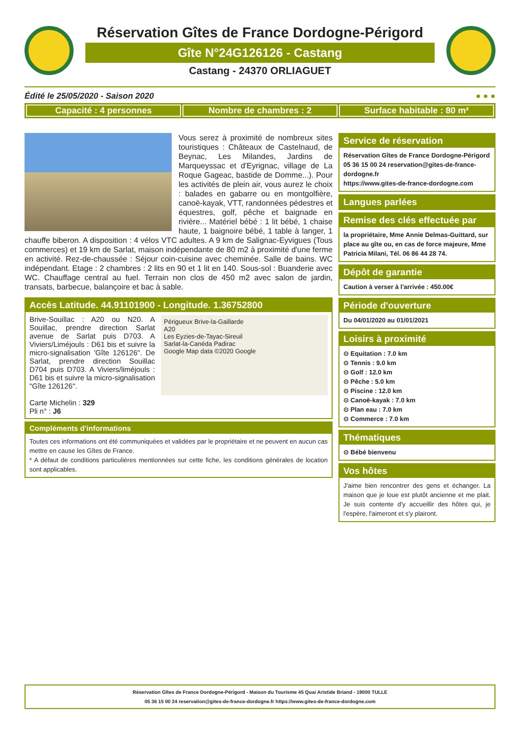Réservation Gîtes de France Dordogne-Périgord
Gîte N°24G126126 - Castang
Castang - 24370 ORLIAGUET
Édité le 25/05/2020 - Saison 2020 ● ● ●
Capacité : 4 personnes Nombre de chambres : 2 Surface habitable : 80 m²
Vous serez à proximité de nombreux sites touristiques : Châteaux de Castelnaud, de Beynac, Les Milandes, Jardins de Marqueyssac et d'Eyrignac, village de La Roque Gageac, bastide de Domme...). Pour les activités de plein air, vous aurez le choix : balades en gabarre ou en montgolfière, canoë-kayak, VTT, randonnées pédestres et équestres, golf, pêche et baignade en rivière... Matériel bébé : 1 lit bébé, 1 chaise haute, 1 baignoire bébé, 1 table à langer, 1 chauffe biberon. A disposition : 4 vélos VTC adultes. A 9 km de Salignac-Eyvigues (Tous commerces) et 19 km de Sarlat, maison indépendante de 80 m2 à proximité d'une ferme en activité. Rez-de-chaussée : Séjour coin-cuisine avec cheminée. Salle de bains. WC indépendant. Etage : 2 chambres : 2 lits en 90 et 1 lit en 140. Sous-sol : Buanderie avec WC. Chauffage central au fuel. Terrain non clos de 450 m2 avec salon de jardin, transats, barbecue, balançoire et bac à sable.
Accès Latitude. 44.91101900 - Longitude. 1.36752800
Brive-Souillac : A20 ou N20. A Souillac, prendre direction Sarlat avenue de Sarlat puis D703. A Viviers/Liméjouls : D61 bis et suivre la micro-signalisation 'Gîte 126126". De Sarlat, prendre direction Souillac D704 puis D703. A Viviers/liméjouls : D61 bis et suivre la micro-signalisation "Gîte 126126".
Carte Michelin : 329
Pli n° : J6
Périgueux Brive-la-Gaillarde
A20
Les Eyzies-de-Tayac-Sireuil
Sarlat-la-Canéda Padirac
Google Map data ©2020 Google
Compléments d'informations
Toutes ces informations ont été communiquées et validées par le propriétaire et ne peuvent en aucun cas mettre en cause les Gîtes de France.
* A défaut de conditions particulières mentionnées sur cette fiche, les conditions générales de location sont applicables.
Service de réservation
Réservation Gîtes de France Dordogne-Périgord
05 36 15 00 24 reservation@gites-de-france-dordogne.fr
https://www.gites-de-france-dordogne.com
Langues parlées
Remise des clés effectuée par
la propriétaire, Mme Annie Delmas-Guittard, sur place au gîte ou, en cas de force majeure, Mme Patricia Milani, Tél. 06 86 44 28 74.
Dépôt de garantie
Caution à verser à l'arrivée : 450.00€
Période d'ouverture
Du 04/01/2020 au 01/01/2021
Loisirs à proximité
⊙ Equitation : 7.0 km
⊙ Tennis : 9.0 km
⊙ Golf : 12.0 km
⊙ Pêche : 5.0 km
⊙ Piscine : 12.0 km
⊙ Canoë-kayak : 7.0 km
⊙ Plan eau : 7.0 km
⊙ Commerce : 7.0 km
Thématiques
⊙ Bébé bienvenu
Vos hôtes
J'aime bien rencontrer des gens et échanger. La maison que je loue est plutôt ancienne et me plait. Je suis contente d'y accueillir des hôtes qui, je l'espère, l'aimeront et s'y plairont.
Réservation Gîtes de France Dordogne-Périgord - Maison du Tourisme 45 Quai Aristide Briand - 19000 TULLE
05 36 15 00 24 reservation@gites-de-france-dordogne.fr https://www.gites-de-france-dordogne.com